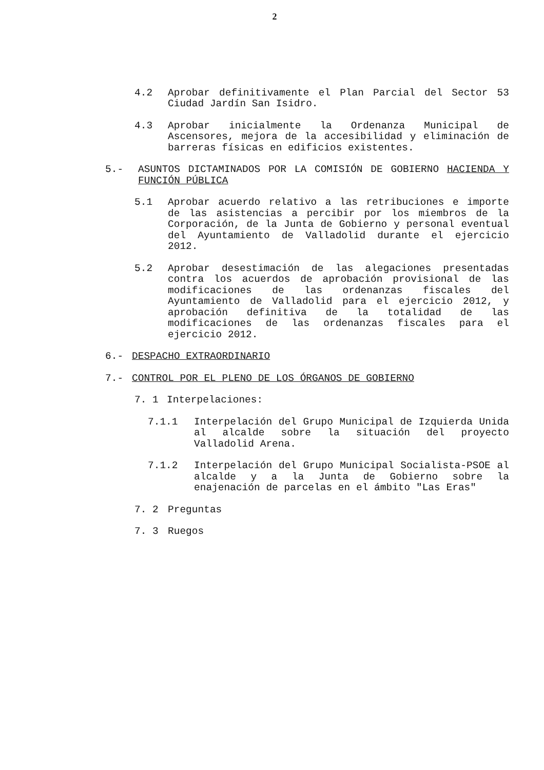2
4.2 Aprobar definitivamente el Plan Parcial del Sector 53 Ciudad Jardín San Isidro.
4.3 Aprobar inicialmente la Ordenanza Municipal de Ascensores, mejora de la accesibilidad y eliminación de barreras físicas en edificios existentes.
5.- ASUNTOS DICTAMINADOS POR LA COMISIÓN DE GOBIERNO HACIENDA Y FUNCIÓN PÚBLICA
5.1 Aprobar acuerdo relativo a las retribuciones e importe de las asistencias a percibir por los miembros de la Corporación, de la Junta de Gobierno y personal eventual del Ayuntamiento de Valladolid durante el ejercicio 2012.
5.2 Aprobar desestimación de las alegaciones presentadas contra los acuerdos de aprobación provisional de las modificaciones de las ordenanzas fiscales del Ayuntamiento de Valladolid para el ejercicio 2012, y aprobación definitiva de la totalidad de las modificaciones de las ordenanzas fiscales para el ejercicio 2012.
6.- DESPACHO EXTRAORDINARIO
7.- CONTROL POR EL PLENO DE LOS ÓRGANOS DE GOBIERNO
7. 1 Interpelaciones:
7.1.1 Interpelación del Grupo Municipal de Izquierda Unida al alcalde sobre la situación del proyecto Valladolid Arena.
7.1.2 Interpelación del Grupo Municipal Socialista-PSOE al alcalde y a la Junta de Gobierno sobre la enajenación de parcelas en el ámbito "Las Eras"
7. 2 Preguntas
7. 3 Ruegos